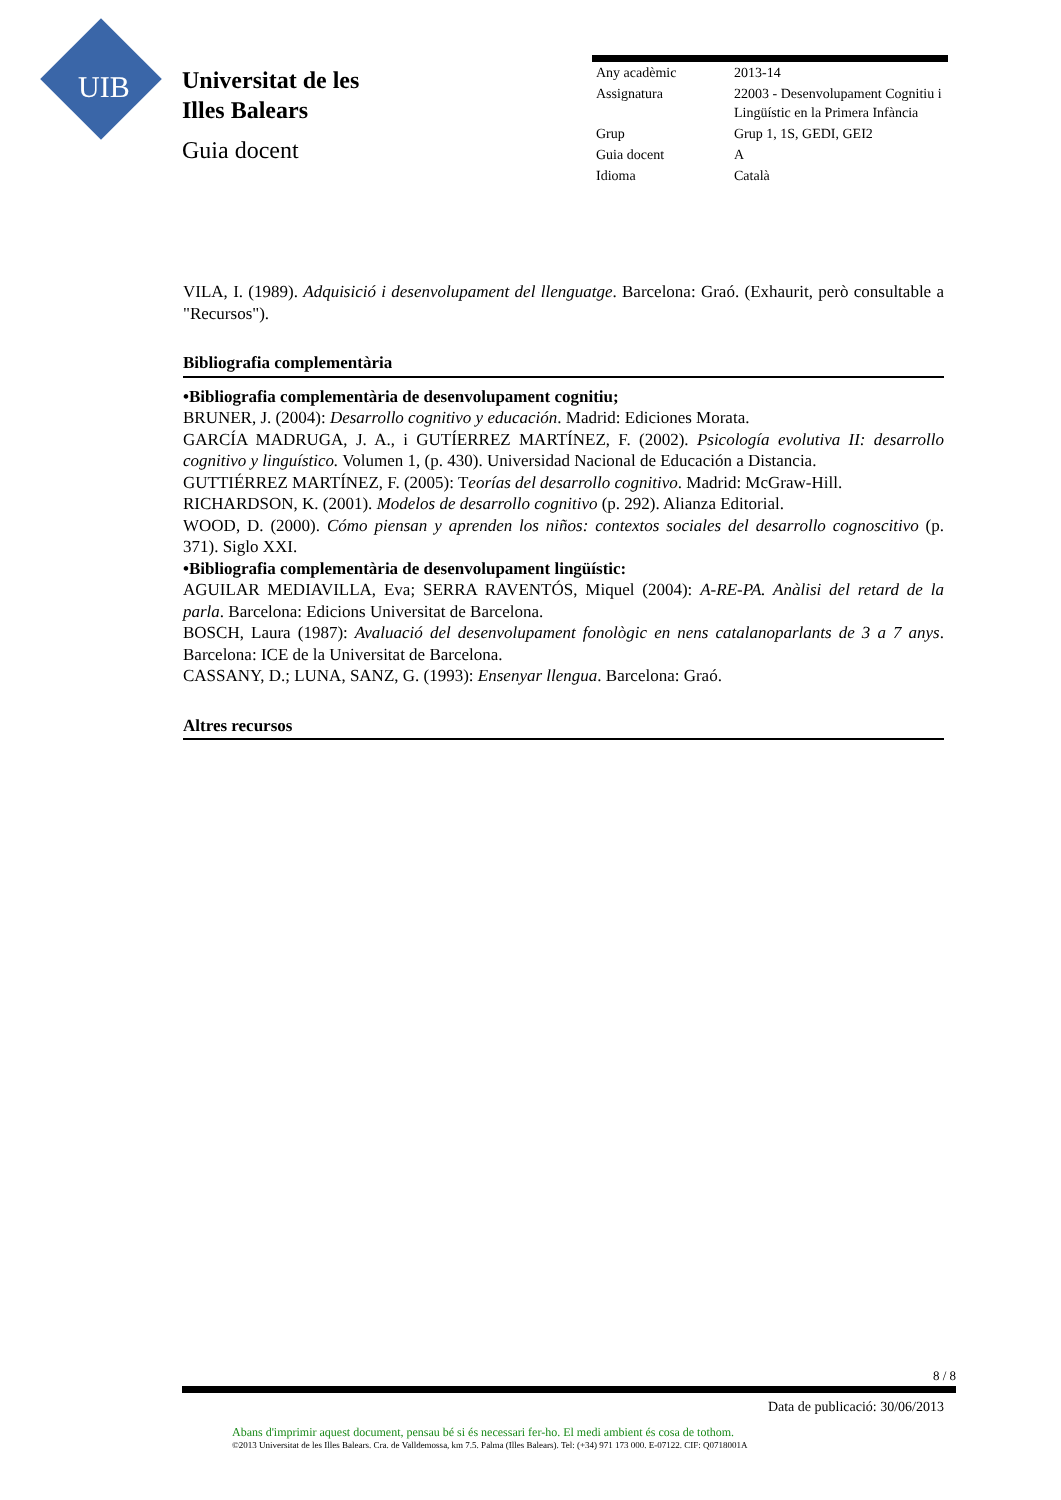UIB
Universitat de les
Illes Balears
Guia docent
| Any acadèmic | 2013-14 |
| Assignatura | 22003 - Desenvolupament Cognitiu i Lingüístic en la Primera Infància |
| Grup | Grup 1, 1S, GEDI, GEI2 |
| Guia docent | A |
| Idioma | Català |
VILA, I. (1989). Adquisició i desenvolupament del llenguatge. Barcelona: Graó. (Exhaurit, però consultable a "Recursos").
Bibliografia complementària
•Bibliografia complementària de desenvolupament cognitiu;
BRUNER, J. (2004): Desarrollo cognitivo y educación. Madrid: Ediciones Morata.
GARCÍA MADRUGA, J. A., i GUTÍERREZ MARTÍNEZ, F. (2002). Psicología evolutiva II: desarrollo cognitivo y linguístico. Volumen 1, (p. 430). Universidad Nacional de Educación a Distancia.
GUTTIÉRREZ MARTÍNEZ, F. (2005): Teorías del desarrollo cognitivo. Madrid: McGraw-Hill.
RICHARDSON, K. (2001). Modelos de desarrollo cognitivo (p. 292). Alianza Editorial.
WOOD, D. (2000). Cómo piensan y aprenden los niños: contextos sociales del desarrollo cognoscitivo (p. 371). Siglo XXI.
•Bibliografia complementària de desenvolupament lingüístic:
AGUILAR MEDIAVILLA, Eva; SERRA RAVENTÓS, Miquel (2004): A-RE-PA. Anàlisi del retard de la parla. Barcelona: Edicions Universitat de Barcelona.
BOSCH, Laura (1987): Avaluació del desenvolupament fonològic en nens catalanoparlants de 3 a 7 anys. Barcelona: ICE de la Universitat de Barcelona.
CASSANY, D.; LUNA, SANZ, G. (1993): Ensenyar llengua. Barcelona: Graó.
Altres recursos
8 / 8
Data de publicació: 30/06/2013
Abans d'imprimir aquest document, pensau bé si és necessari fer-ho. El medi ambient és cosa de tothom.
©2013 Universitat de les Illes Balears. Cra. de Valldemossa, km 7.5. Palma (Illes Balears). Tel: (+34) 971 173 000. E-07122. CIF: Q0718001A